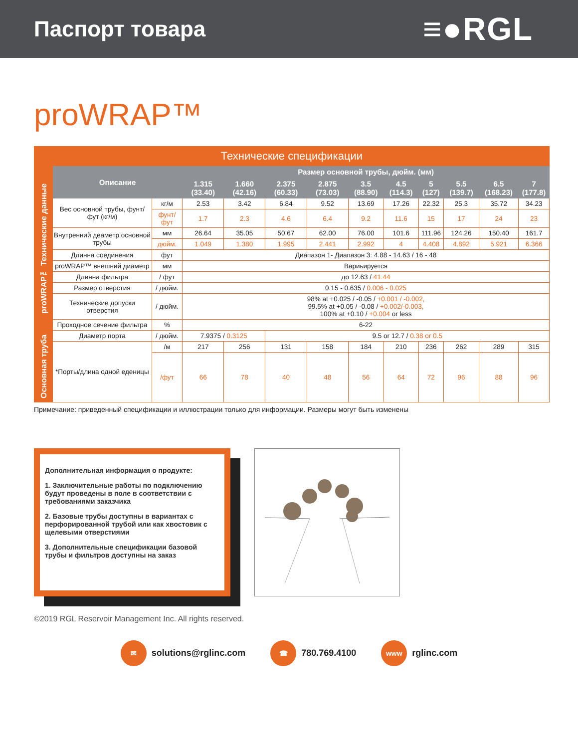Паспорт товара
≡●RGL
proWRAP™
| Технические спецификации | | | | | | | | | | | | |
| proWRAP™ Технические данные | Описание | | Размер основной трубы, дюйм. (мм) | | | | | | | | | |
| | | | 1.315 (33.40) | 1.660 (42.16) | 2.375 (60.33) | 2.875 (73.03) | 3.5 (88.90) | 4.5 (114.3) | 5 (127) | 5.5 (139.7) | 6.5 (168.23) | 7 (177.8) |
| | Вес основной трубы, фунт/фут (кг/м) | кг/м | 2.53 | 3.42 | 6.84 | 9.52 | 13.69 | 17.26 | 22.32 | 25.3 | 35.72 | 34.23 |
| | | фунт/ фут | 1.7 | 2.3 | 4.6 | 6.4 | 9.2 | 11.6 | 15 | 17 | 24 | 23 |
| | Внутренний деаметр основной трубы | мм | 26.64 | 35.05 | 50.67 | 62.00 | 76.00 | 101.6 | 111.96 | 124.26 | 150.40 | 161.7 |
| | | дюйм. | 1.049 | 1.380 | 1.995 | 2.441 | 2.992 | 4 | 4.408 | 4.892 | 5.921 | 6.366 |
| | Длинна соединения | фут | Диапазон 1- Диапазон 3: 4.88 - 14.63 / 16 - 48 | | | | | | | | | |
| | proWRAP™ внешний диаметр | мм | Вариьируется | | | | | | | | | |
| | Длинна фильтра | / фут | до 12.63 / 41.44 | | | | | | | | | |
| | Размер отверстия | / дюйм. | 0.15 - 0.635 / 0.006 - 0.025 | | | | | | | | | |
| | Технические допуски отверстия | / дюйм. | 98% at +0.025 / -0.05 / +0.001 / -0.002, 99.5% at +0.05 / -0.08 / +0.002/-0.003, 100% at +0.10 / +0.004 or less | | | | | | | | | |
| | Проходное сечение фильтра | % | 6-22 | | | | | | | | | |
| Основная труба | Диаметр порта | / дюйм. | 7.9375 / 0.3125 | | 9.5 or 12.7 / 0.38 or 0.5 | | | | | | | |
| | *Порты/длина одной еденицы | /м | 217 | 256 | 131 | 158 | 184 | 210 | 236 | 262 | 289 | 315 |
| | | /фут | 66 | 78 | 40 | 48 | 56 | 64 | 72 | 96 | 88 | 96 |
Примечание: приведенный спецификации и иллюстрации только для информации. Размеры могут быть изменены
Дополнительная информация о продукте:
1. Заключительные работы по подключению будут проведены в поле в соответствии с требованиями заказчика
2. Базовые трубы доступны в вариантах с перфорированной трубой или как хвостовик с щелевыми отверстиями
3. Дополнительные спецификации базовой трубы и фильтров доступны на заказ
©2019 RGL Reservoir Management Inc. All rights reserved.
✉ solutions@rglinc.com ☎ 780.769.4100 www rglinc.com